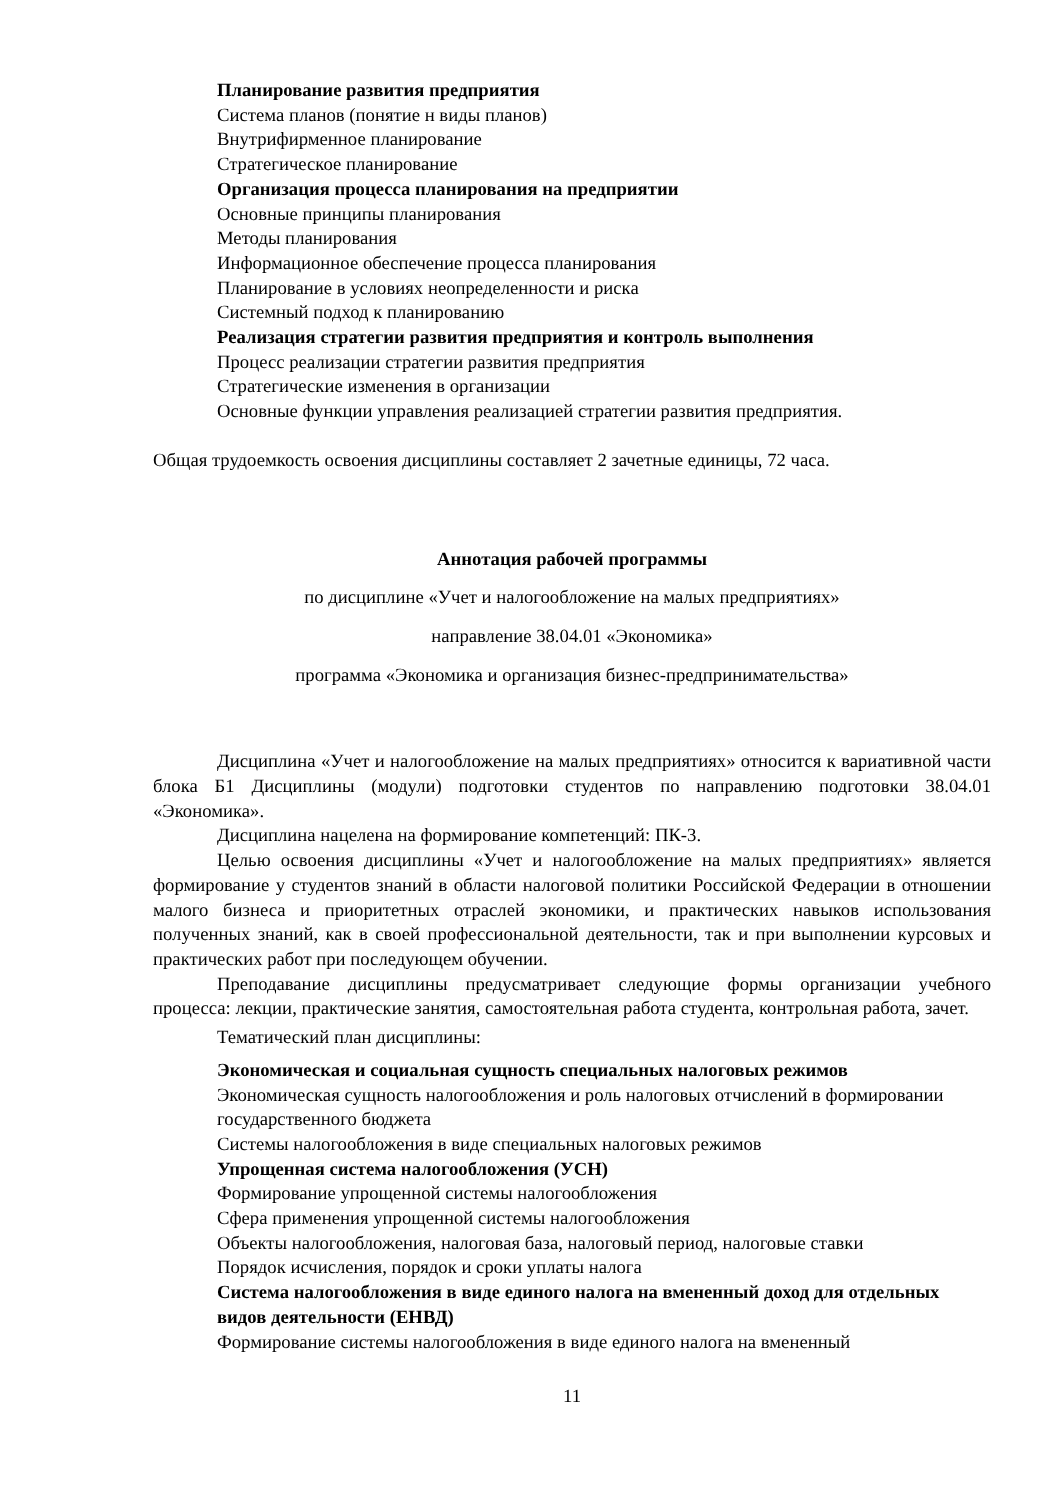Планирование развития предприятия
Система планов (понятие н виды планов)
Внутрифирменное планирование
Стратегическое планирование
Организация процесса планирования на предприятии
Основные принципы планирования
Методы планирования
Информационное обеспечение процесса планирования
Планирование в условиях неопределенности и риска
Системный подход к планированию
Реализация стратегии развития предприятия и контроль выполнения
Процесс реализации стратегии развития предприятия
Стратегические изменения в организации
Основные функции управления реализацией стратегии развития предприятия.
Общая трудоемкость освоения дисциплины составляет 2 зачетные единицы, 72 часа.
Аннотация рабочей программы
по дисциплине «Учет и налогообложение на малых предприятиях»
направление 38.04.01 «Экономика»
программа «Экономика и организация бизнес-предпринимательства»
Дисциплина «Учет и налогообложение на малых предприятиях» относится к вариативной части блока Б1 Дисциплины (модули) подготовки студентов по направлению подготовки 38.04.01 «Экономика».
Дисциплина нацелена на формирование компетенций: ПК-3.
Целью освоения дисциплины «Учет и налогообложение на малых предприятиях» является формирование у студентов знаний в области налоговой политики Российской Федерации в отношении малого бизнеса и приоритетных отраслей экономики, и практических навыков использования полученных знаний, как в своей профессиональной деятельности, так и при выполнении курсовых и практических работ при последующем обучении.
Преподавание дисциплины предусматривает следующие формы организации учебного процесса: лекции, практические занятия, самостоятельная работа студента, контрольная работа, зачет.
Тематический план дисциплины:
Экономическая и социальная сущность специальных налоговых режимов
Экономическая сущность налогообложения и роль налоговых отчислений в формировании государственного бюджета
Системы налогообложения в виде специальных налоговых режимов
Упрощенная система налогообложения (УСН)
Формирование упрощенной системы налогообложения
Сфера применения упрощенной системы налогообложения
Объекты налогообложения, налоговая база, налоговый период, налоговые ставки
Порядок исчисления, порядок и сроки уплаты налога
Система налогообложения в виде единого налога на вмененный доход для отдельных видов деятельности (ЕНВД)
Формирование системы налогообложения в виде единого налога на вмененный
11